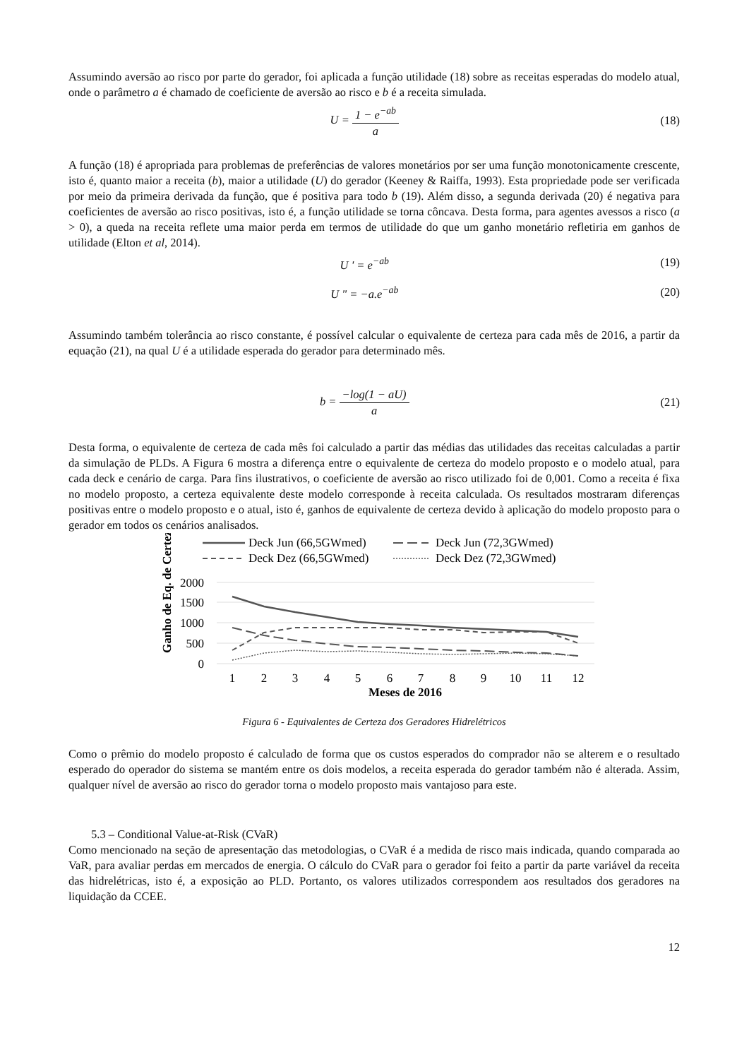Assumindo aversão ao risco por parte do gerador, foi aplicada a função utilidade (18) sobre as receitas esperadas do modelo atual, onde o parâmetro a é chamado de coeficiente de aversão ao risco e b é a receita simulada.
U = 1 − e<sup>−ab</sup> a (18)
A função (18) é apropriada para problemas de preferências de valores monetários por ser uma função monotonicamente crescente, isto é, quanto maior a receita (b), maior a utilidade (U) do gerador (Keeney & Raiffa, 1993). Esta propriedade pode ser verificada por meio da primeira derivada da função, que é positiva para todo b (19). Além disso, a segunda derivada (20) é negativa para coeficientes de aversão ao risco positivas, isto é, a função utilidade se torna côncava. Desta forma, para agentes avessos a risco (a > 0), a queda na receita reflete uma maior perda em termos de utilidade do que um ganho monetário refletiria em ganhos de utilidade (Elton et al, 2014).
U ' = e<sup>−ab</sup> (19)
U " = −a.e<sup>−ab</sup> (20)
Assumindo também tolerância ao risco constante, é possível calcular o equivalente de certeza para cada mês de 2016, a partir da equação (21), na qual U é a utilidade esperada do gerador para determinado mês.
b = −log(1 − aU) a (21)
Desta forma, o equivalente de certeza de cada mês foi calculado a partir das médias das utilidades das receitas calculadas a partir da simulação de PLDs. A Figura 6 mostra a diferença entre o equivalente de certeza do modelo proposto e o modelo atual, para cada deck e cenário de carga. Para fins ilustrativos, o coeficiente de aversão ao risco utilizado foi de 0,001. Como a receita é fixa no modelo proposto, a certeza equivalente deste modelo corresponde à receita calculada. Os resultados mostraram diferenças positivas entre o modelo proposto e o atual, isto é, ganhos de equivalente de certeza devido à aplicação do modelo proposto para o gerador em todos os cenários analisados.
Ganho de Eq. de Certeza
Deck Jun (66,5GWmed)
Deck Jun (72,3GWmed)
Deck Dez (66,5GWmed)
Deck Dez (72,3GWmed)
2000
1500
1000
500
0
1
2
3
4
5
6
7
8
9
10
11
12
Meses de 2016
Figura 6 - Equivalentes de Certeza dos Geradores Hidrelétricos
Como o prêmio do modelo proposto é calculado de forma que os custos esperados do comprador não se alterem e o resultado esperado do operador do sistema se mantém entre os dois modelos, a receita esperada do gerador também não é alterada. Assim, qualquer nível de aversão ao risco do gerador torna o modelo proposto mais vantajoso para este.
5.3 – Conditional Value-at-Risk (CVaR)
Como mencionado na seção de apresentação das metodologias, o CVaR é a medida de risco mais indicada, quando comparada ao VaR, para avaliar perdas em mercados de energia. O cálculo do CVaR para o gerador foi feito a partir da parte variável da receita das hidrelétricas, isto é, a exposição ao PLD. Portanto, os valores utilizados correspondem aos resultados dos geradores na liquidação da CCEE.
12